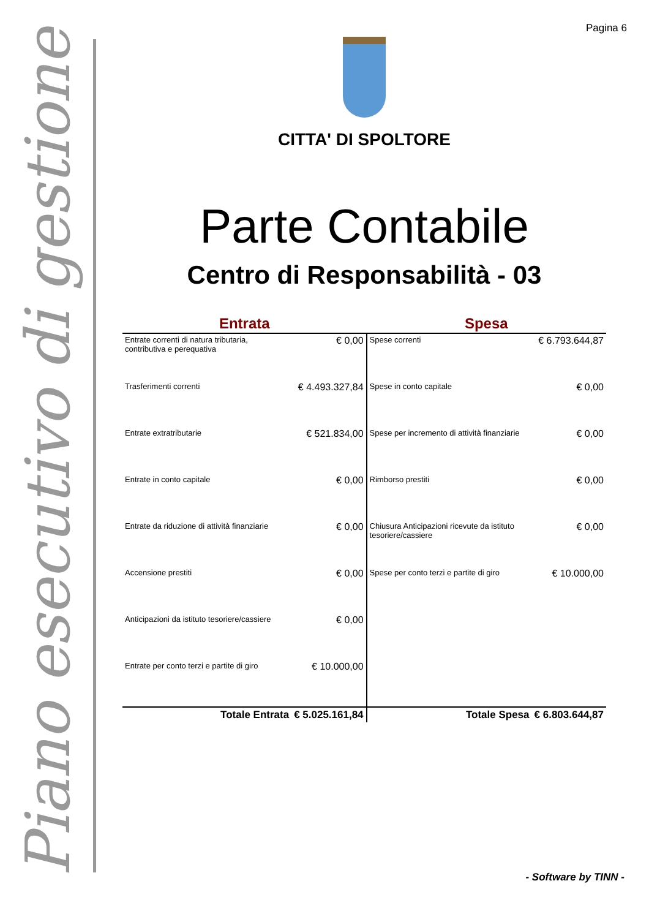Pagina 6
Piano esecutivo di gestione
CITTA' DI SPOLTORE
Parte Contabile
Centro di Responsabilità - 03
| Entrata | | Spesa | |
| --- | --- | --- | --- |
| Entrate correnti di natura tributaria, contributiva e perequativa | € 0,00 | Spese correnti | € 6.793.644,87 |
| Trasferimenti correnti | € 4.493.327,84 | Spese in conto capitale | € 0,00 |
| Entrate extratributarie | € 521.834,00 | Spese per incremento di attività finanziarie | € 0,00 |
| Entrate in conto capitale | € 0,00 | Rimborso prestiti | € 0,00 |
| Entrate da riduzione di attività finanziarie | € 0,00 | Chiusura Anticipazioni ricevute da istituto tesoriere/cassiere | € 0,00 |
| Accensione prestiti | € 0,00 | Spese per conto terzi e partite di giro | € 10.000,00 |
| Anticipazioni da istituto tesoriere/cassiere | € 0,00 | | |
| Entrate per conto terzi e partite di giro | € 10.000,00 | | |
| Totale Entrata | € 5.025.161,84 | Totale Spesa | € 6.803.644,87 |
- Software by TINN -